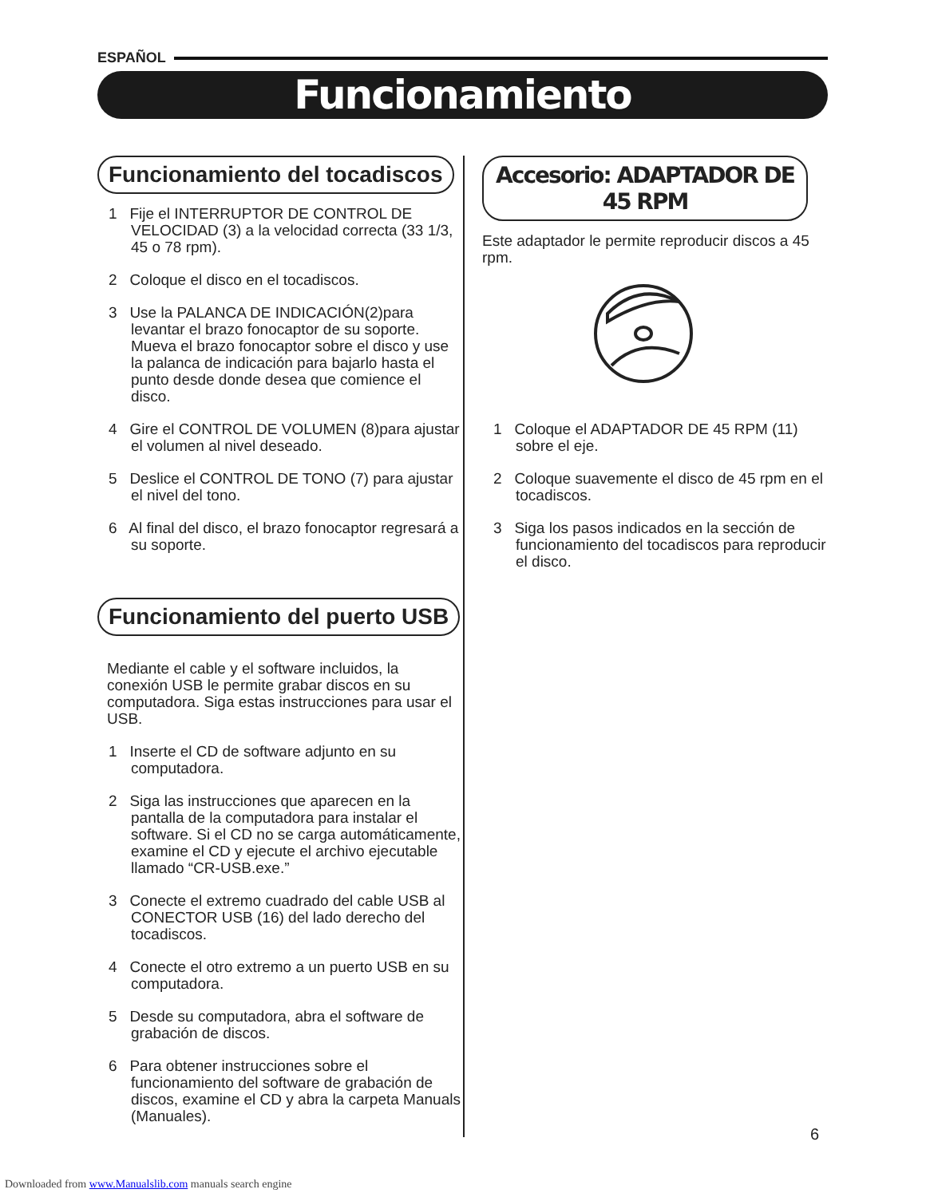ESPAÑOL
Funcionamiento
Funcionamiento del tocadiscos
1 Fije el INTERRUPTOR DE CONTROL DE VELOCIDAD (3) a la velocidad correcta (33 1/3, 45 o 78 rpm).
2 Coloque el disco en el tocadiscos.
3 Use la PALANCA DE INDICACIÓN(2)para levantar el brazo fonocaptor de su soporte. Mueva el brazo fonocaptor sobre el disco y use la palanca de indicación para bajarlo hasta el punto desde donde desea que comience el disco.
4 Gire el CONTROL DE VOLUMEN (8)para ajustar el volumen al nivel deseado.
5 Deslice el CONTROL DE TONO (7) para ajustar el nivel del tono.
6 Al final del disco, el brazo fonocaptor regresará a su soporte.
Funcionamiento del puerto USB
Mediante el cable y el software incluidos, la conexión USB le permite grabar discos en su computadora. Siga estas instrucciones para usar el USB.
1 Inserte el CD de software adjunto en su computadora.
2 Siga las instrucciones que aparecen en la pantalla de la computadora para instalar el software. Si el CD no se carga automáticamente, examine el CD y ejecute el archivo ejecutable llamado “CR-USB.exe.”
3 Conecte el extremo cuadrado del cable USB al CONECTOR USB (16) del lado derecho del tocadiscos.
4 Conecte el otro extremo a un puerto USB en su computadora.
5 Desde su computadora, abra el software de grabación de discos.
6 Para obtener instrucciones sobre el funcionamiento del software de grabación de discos, examine el CD y abra la carpeta Manuals (Manuales).
Accesorio: ADAPTADOR DE 45 RPM
Este adaptador le permite reproducir discos a 45 rpm.
1 Coloque el ADAPTADOR DE 45 RPM (11) sobre el eje.
2 Coloque suavemente el disco de 45 rpm en el tocadiscos.
3 Siga los pasos indicados en la sección de funcionamiento del tocadiscos para reproducir el disco.
6
Downloaded from www.Manualslib.com manuals search engine